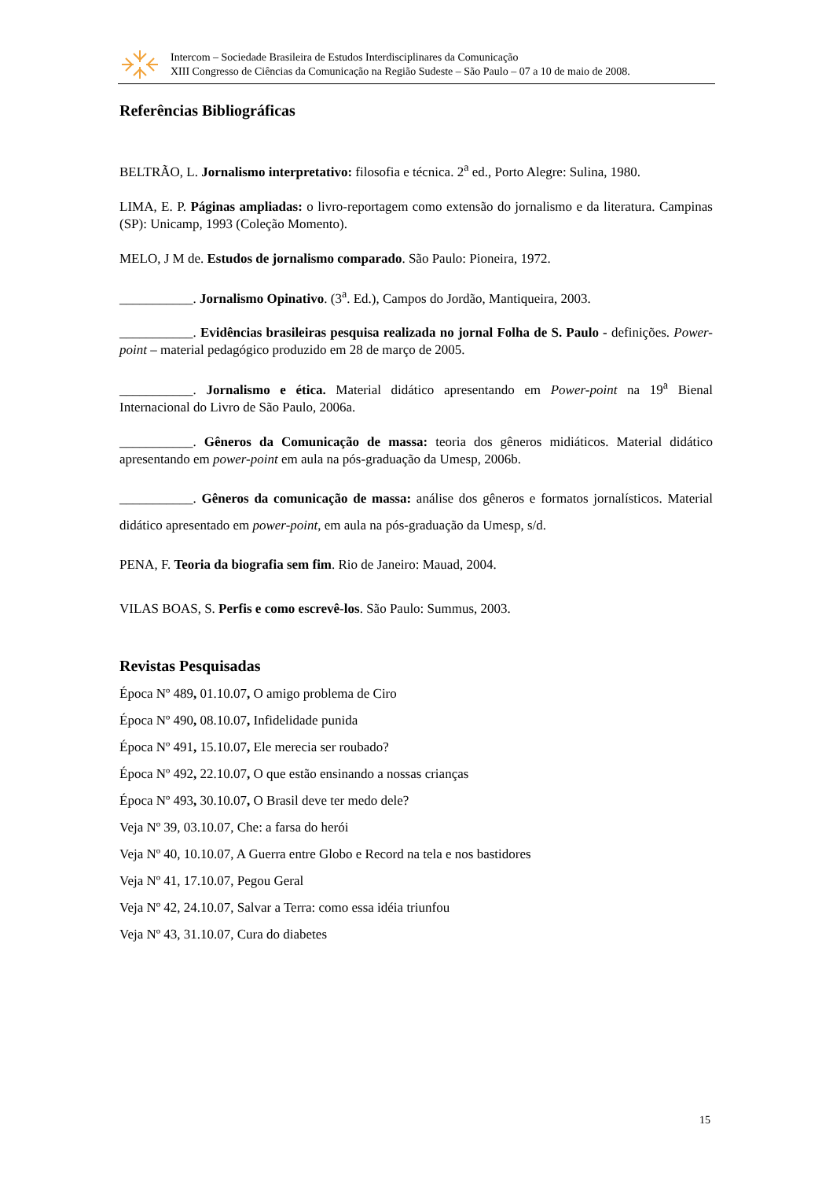Intercom – Sociedade Brasileira de Estudos Interdisciplinares da Comunicação
XIII Congresso de Ciências da Comunicação na Região Sudeste – São Paulo – 07 a 10 de maio de 2008.
Referências Bibliográficas
BELTRÃO, L. Jornalismo interpretativo: filosofia e técnica. 2<sup>a</sup> ed., Porto Alegre: Sulina, 1980.
LIMA, E. P. Páginas ampliadas: o livro-reportagem como extensão do jornalismo e da literatura. Campinas (SP): Unicamp, 1993 (Coleção Momento).
MELO, J M de. Estudos de jornalismo comparado. São Paulo: Pioneira, 1972.
___________. Jornalismo Opinativo. (3<sup>a</sup>. Ed.), Campos do Jordão, Mantiqueira, 2003.
___________. Evidências brasileiras pesquisa realizada no jornal Folha de S. Paulo - definições. Power-point – material pedagógico produzido em 28 de março de 2005.
___________. Jornalismo e ética. Material didático apresentando em Power-point na 19<sup>a</sup> Bienal Internacional do Livro de São Paulo, 2006a.
___________. Gêneros da Comunicação de massa: teoria dos gêneros midiáticos. Material didático apresentando em power-point em aula na pós-graduação da Umesp, 2006b.
___________. Gêneros da comunicação de massa: análise dos gêneros e formatos jornalísticos. Material didático apresentado em power-point, em aula na pós-graduação da Umesp, s/d.
PENA, F. Teoria da biografia sem fim. Rio de Janeiro: Mauad, 2004.
VILAS BOAS, S. Perfis e como escrevê-los. São Paulo: Summus, 2003.
Revistas Pesquisadas
Época Nº 489, 01.10.07, O amigo problema de Ciro
Época Nº 490, 08.10.07, Infidelidade punida
Época Nº 491, 15.10.07, Ele merecia ser roubado?
Época Nº 492, 22.10.07, O que estão ensinando a nossas crianças
Época Nº 493, 30.10.07, O Brasil deve ter medo dele?
Veja Nº 39, 03.10.07, Che: a farsa do herói
Veja Nº 40, 10.10.07, A Guerra entre Globo e Record na tela e nos bastidores
Veja Nº 41, 17.10.07, Pegou Geral
Veja Nº 42, 24.10.07, Salvar a Terra: como essa idéia triunfou
Veja Nº 43, 31.10.07, Cura do diabetes
15